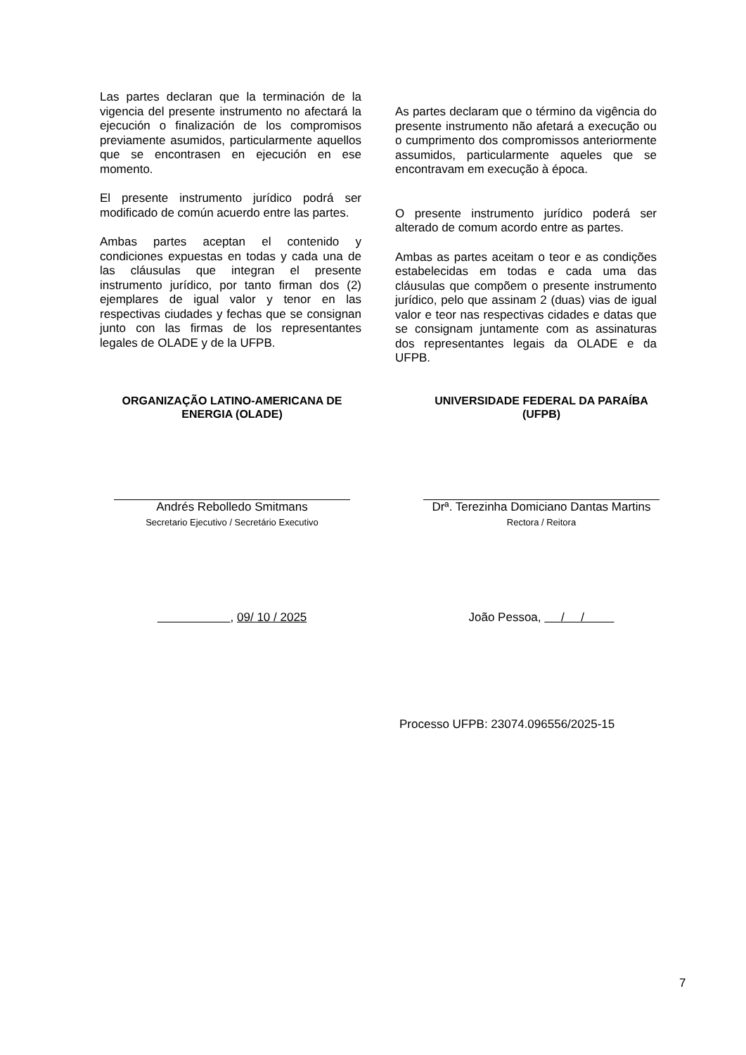Las partes declaran que la terminación de la vigencia del presente instrumento no afectará la ejecución o finalización de los compromisos previamente asumidos, particularmente aquellos que se encontrasen en ejecución en ese momento.
El presente instrumento jurídico podrá ser modificado de común acuerdo entre las partes.
Ambas partes aceptan el contenido y condiciones expuestas en todas y cada una de las cláusulas que integran el presente instrumento jurídico, por tanto firman dos (2) ejemplares de igual valor y tenor en las respectivas ciudades y fechas que se consignan junto con las firmas de los representantes legales de OLADE y de la UFPB.
As partes declaram que o término da vigência do presente instrumento não afetará a execução ou o cumprimento dos compromissos anteriormente assumidos, particularmente aqueles que se encontravam em execução à época.
O presente instrumento jurídico poderá ser alterado de comum acordo entre as partes.
Ambas as partes aceitam o teor e as condições estabelecidas em todas e cada uma das cláusulas que compõem o presente instrumento jurídico, pelo que assinam 2 (duas) vias de igual valor e teor nas respectivas cidades e datas que se consignam juntamente com as assinaturas dos representantes legais da OLADE e da UFPB.
ORGANIZAÇÃO LATINO-AMERICANA DE ENERGIA (OLADE)
Andrés Rebolledo Smitmans
Secretario Ejecutivo / Secretário Executivo
UNIVERSIDADE FEDERAL DA PARAÍBA (UFPB)
Drª. Terezinha Domiciano Dantas Martins
Rectora / Reitora
, 09/ 10 / 2025 João Pessoa, / /
Processo UFPB: 23074.096556/2025-15
7